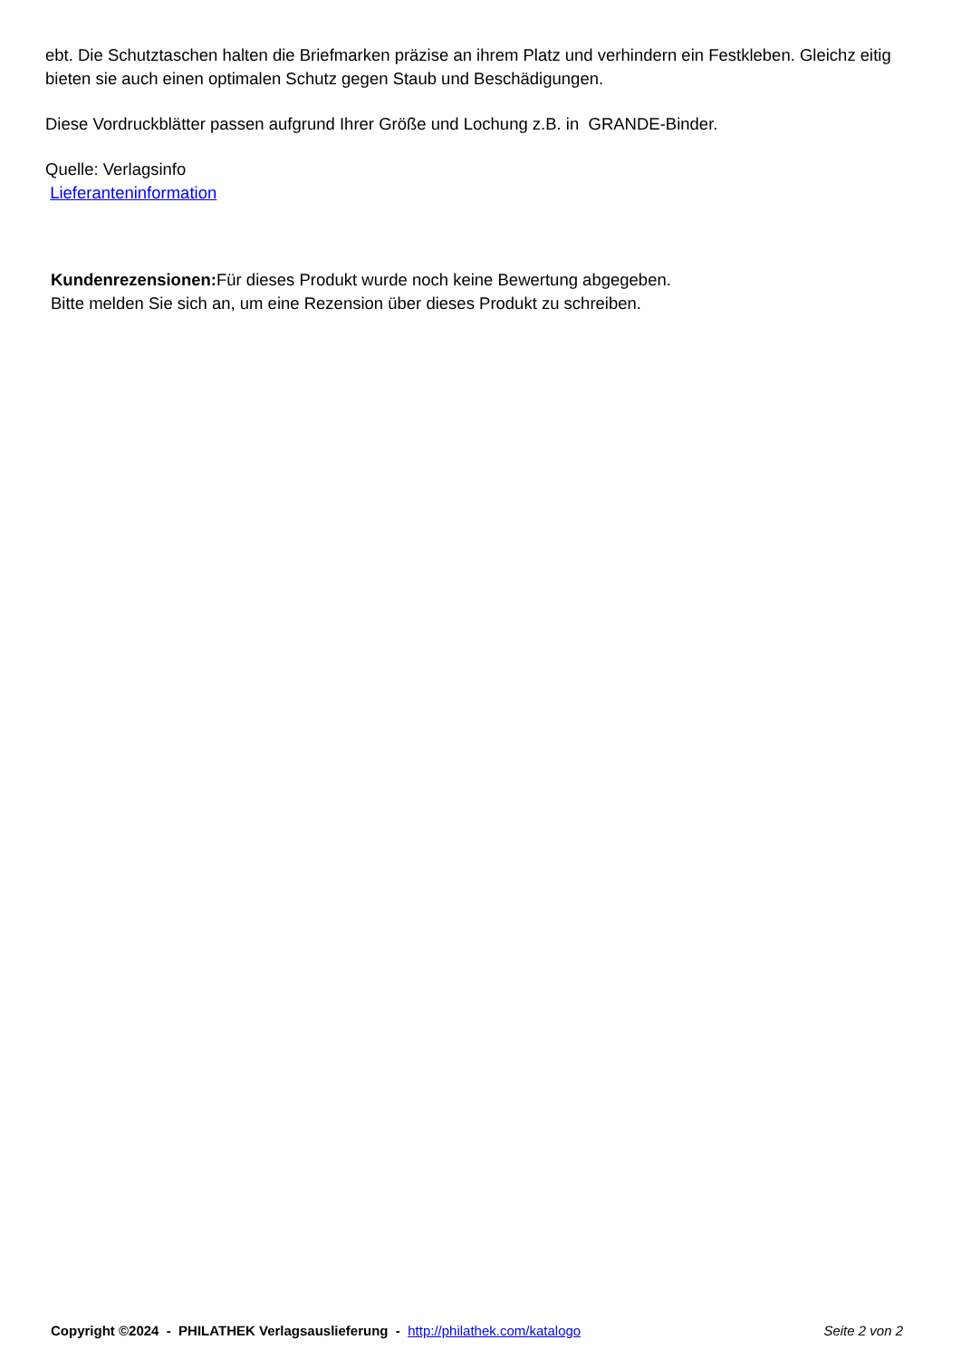ebt. Die Schutztaschen halten die Briefmarken präzise an ihrem Platz und verhindern ein Festkleben. Gleichz eitig bieten sie auch einen optimalen Schutz gegen Staub und Beschädigungen.
Diese Vordruckblätter passen aufgrund Ihrer Größe und Lochung z.B. in GRANDE-Binder.
Quelle: Verlagsinfo
Lieferanteninformation
Kundenrezensionen: Für dieses Produkt wurde noch keine Bewertung abgegeben.
Bitte melden Sie sich an, um eine Rezension über dieses Produkt zu schreiben.
Copyright ©2024 - PHILATHEK Verlagsauslieferung - http://philathek.com/katalogo Seite 2 von 2